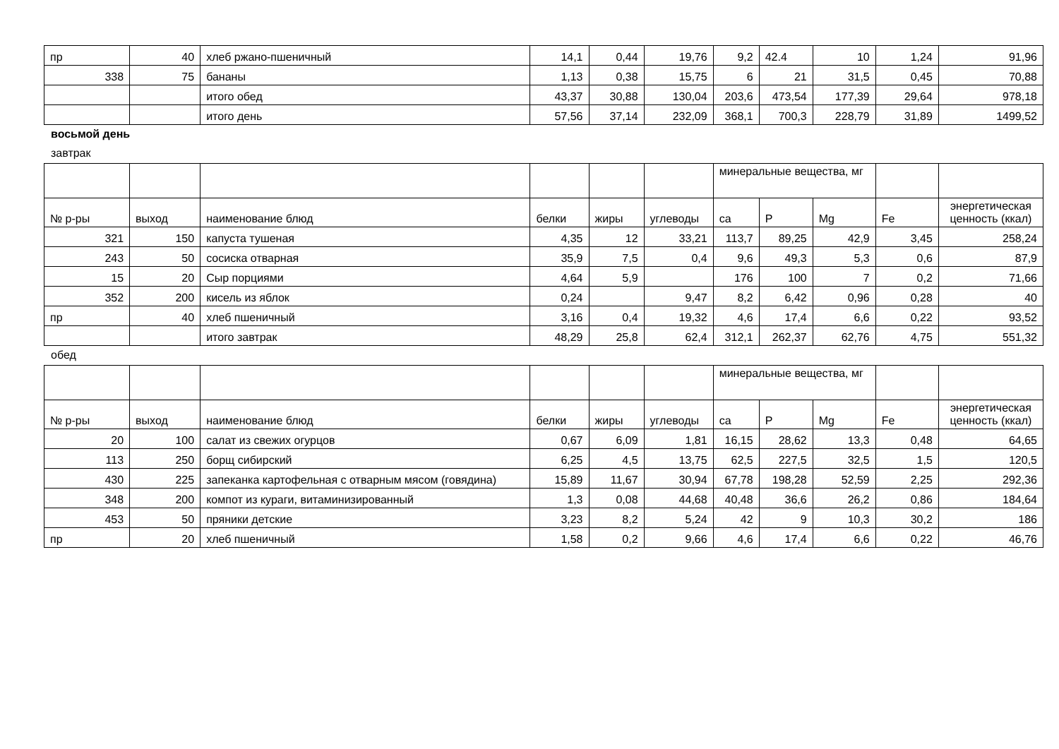| пр | 40 | хлеб ржано-пшеничный | 14,1 | 0,44 | 19,76 | 9,2 | 42.4 | 10 | 1,24 | 91,96 |
| 338 | 75 | бананы | 1,13 | 0,38 | 15,75 | 6 | 21 | 31,5 | 0,45 | 70,88 |
| | | итого обед | 43,37 | 30,88 | 130,04 | 203,6 | 473,54 | 177,39 | 29,64 | 978,18 |
| | | итого день | 57,56 | 37,14 | 232,09 | 368,1 | 700,3 | 228,79 | 31,89 | 1499,52 |
восьмой день
завтрак
| | | | | | | минеральные вещества, мг | | | | |
| № р-ры | выход | наименование блюд | белки | жиры | углеводы | са | P | Mg | Fe | энергетическая ценность (ккал) |
| 321 | 150 | капуста тушеная | 4,35 | 12 | 33,21 | 113,7 | 89,25 | 42,9 | 3,45 | 258,24 |
| 243 | 50 | сосиска отварная | 35,9 | 7,5 | 0,4 | 9,6 | 49,3 | 5,3 | 0,6 | 87,9 |
| 15 | 20 | Сыр порциями | 4,64 | 5,9 | | 176 | 100 | 7 | 0,2 | 71,66 |
| 352 | 200 | кисель из яблок | 0,24 | | 9,47 | 8,2 | 6,42 | 0,96 | 0,28 | 40 |
| пр | 40 | хлеб пшеничный | 3,16 | 0,4 | 19,32 | 4,6 | 17,4 | 6,6 | 0,22 | 93,52 |
| | | итого завтрак | 48,29 | 25,8 | 62,4 | 312,1 | 262,37 | 62,76 | 4,75 | 551,32 |
обед
| | | | | | | минеральные вещества, мг | | | | |
| № р-ры | выход | наименование блюд | белки | жиры | углеводы | са | P | Mg | Fe | энергетическая ценность (ккал) |
| 20 | 100 | салат из свежих огурцов | 0,67 | 6,09 | 1,81 | 16,15 | 28,62 | 13,3 | 0,48 | 64,65 |
| 113 | 250 | борщ сибирский | 6,25 | 4,5 | 13,75 | 62,5 | 227,5 | 32,5 | 1,5 | 120,5 |
| 430 | 225 | запеканка картофельная с отварным мясом (говядина) | 15,89 | 11,67 | 30,94 | 67,78 | 198,28 | 52,59 | 2,25 | 292,36 |
| 348 | 200 | компот из кураги, витаминизированный | 1,3 | 0,08 | 44,68 | 40,48 | 36,6 | 26,2 | 0,86 | 184,64 |
| 453 | 50 | пряники детские | 3,23 | 8,2 | 5,24 | 42 | 9 | 10,3 | 30,2 | 186 |
| пр | 20 | хлеб пшеничный | 1,58 | 0,2 | 9,66 | 4,6 | 17,4 | 6,6 | 0,22 | 46,76 |